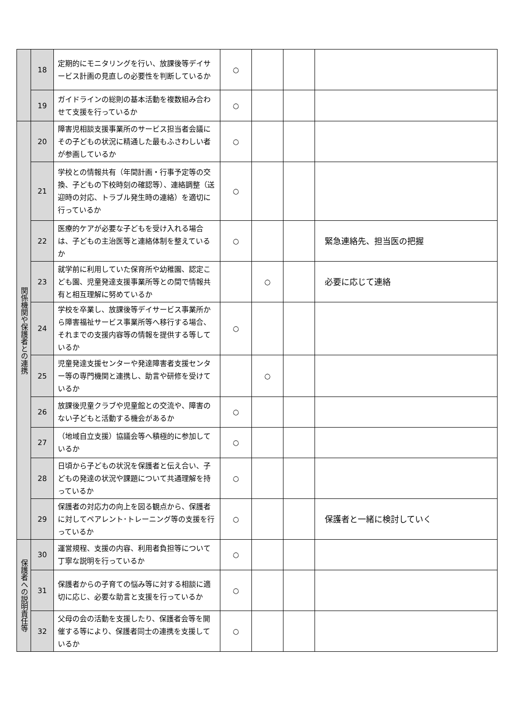| | 18 | 定期的にモニタリングを行い、放課後等デイサービス計画の見直しの必要性を判断しているか | ○ | | | |
| | 19 | ガイドラインの総則の基本活動を複数組み合わせて支援を行っているか | ○ | | | |
| 関係機関や保護者との連携 | 20 | 障害児相談支援事業所のサービス担当者会議にその子どもの状況に精通した最もふさわしい者が参画しているか | ○ | | | |
| | 21 | 学校との情報共有（年間計画・行事予定等の交換、子どもの下校時刻の確認等）、連絡調整（送迎時の対応、トラブル発生時の連絡）を適切に行っているか | ○ | | | |
| | 22 | 医療的ケアが必要な子どもを受け入れる場合は、子どもの主治医等と連絡体制を整えているか | ○ | | | 緊急連絡先、担当医の把握 |
| | 23 | 就学前に利用していた保育所や幼稚園、認定こども園、児童発達支援事業所等との間で情報共有と相互理解に努めているか | | ○ | | 必要に応じて連絡 |
| | 24 | 学校を卒業し、放課後等デイサービス事業所から障害福祉サービス事業所等へ移行する場合、それまでの支援内容等の情報を提供する等しているか | ○ | | | |
| | 25 | 児童発達支援センターや発達障害者支援センター等の専門機関と連携し、助言や研修を受けているか | | ○ | | |
| | 26 | 放課後児童クラブや児童館との交流や、障害のない子どもと活動する機会があるか | ○ | | | |
| | 27 | （地域自立支援）協議会等へ積極的に参加しているか | ○ | | | |
| | 28 | 日頃から子どもの状況を保護者と伝え合い、子どもの発達の状況や課題について共通理解を持っているか | ○ | | | |
| | 29 | 保護者の対応力の向上を図る観点から、保護者に対してペアレント･トレーニング等の支援を行っているか | ○ | | | 保護者と一緒に検討していく |
| 保護者への説明責任等 | 30 | 運営規程、支援の内容、利用者負担等について丁寧な説明を行っているか | ○ | | | |
| | 31 | 保護者からの子育ての悩み等に対する相談に適切に応じ、必要な助言と支援を行っているか | ○ | | | |
| | 32 | 父母の会の活動を支援したり、保護者会等を開催する等により、保護者同士の連携を支援しているか | ○ | | | |